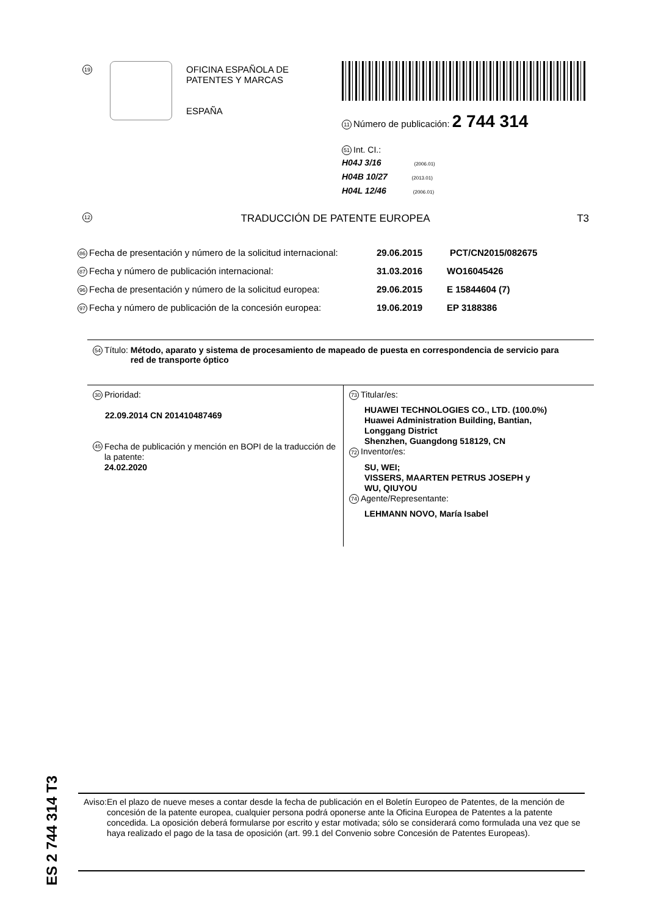19
OFICINA ESPAÑOLA DE
PATENTES Y MARCAS
ESPAÑA
11 Número de publicación: 2 744 314
51 Int. CI.:
H04J 3/16 (2006.01)
H04B 10/27 (2013.01)
H04L 12/46 (2006.01)
12 TRADUCCIÓN DE PATENTE EUROPEA T3
86 Fecha de presentación y número de la solicitud internacional: 29.06.2015 PCT/CN2015/082675
87 Fecha y número de publicación internacional: 31.03.2016 WO16045426
96 Fecha de presentación y número de la solicitud europea: 29.06.2015 E 15844604 (7)
97 Fecha y número de publicación de la concesión europea: 19.06.2019 EP 3188386
54 Título: Método, aparato y sistema de procesamiento de mapeado de puesta en correspondencia de servicio para red de transporte óptico
30 Prioridad:
22.09.2014 CN 201410487469
45 Fecha de publicación y mención en BOPI de la traducción de la patente:
24.02.2020
73 Titular/es:
HUAWEI TECHNOLOGIES CO., LTD. (100.0%)
Huawei Administration Building, Bantian,
Longgang District
Shenzhen, Guangdong 518129, CN
72 Inventor/es:
SU, WEI;
VISSERS, MAARTEN PETRUS JOSEPH y
WU, QIUYOU
74 Agente/Representante:
LEHMANN NOVO, María Isabel
ES 2 744 314 T3
Aviso: En el plazo de nueve meses a contar desde la fecha de publicación en el Boletín Europeo de Patentes, de la mención de concesión de la patente europea, cualquier persona podrá oponerse ante la Oficina Europea de Patentes a la patente concedida. La oposición deberá formularse por escrito y estar motivada; sólo se considerará como formulada una vez que se haya realizado el pago de la tasa de oposición (art. 99.1 del Convenio sobre Concesión de Patentes Europeas).